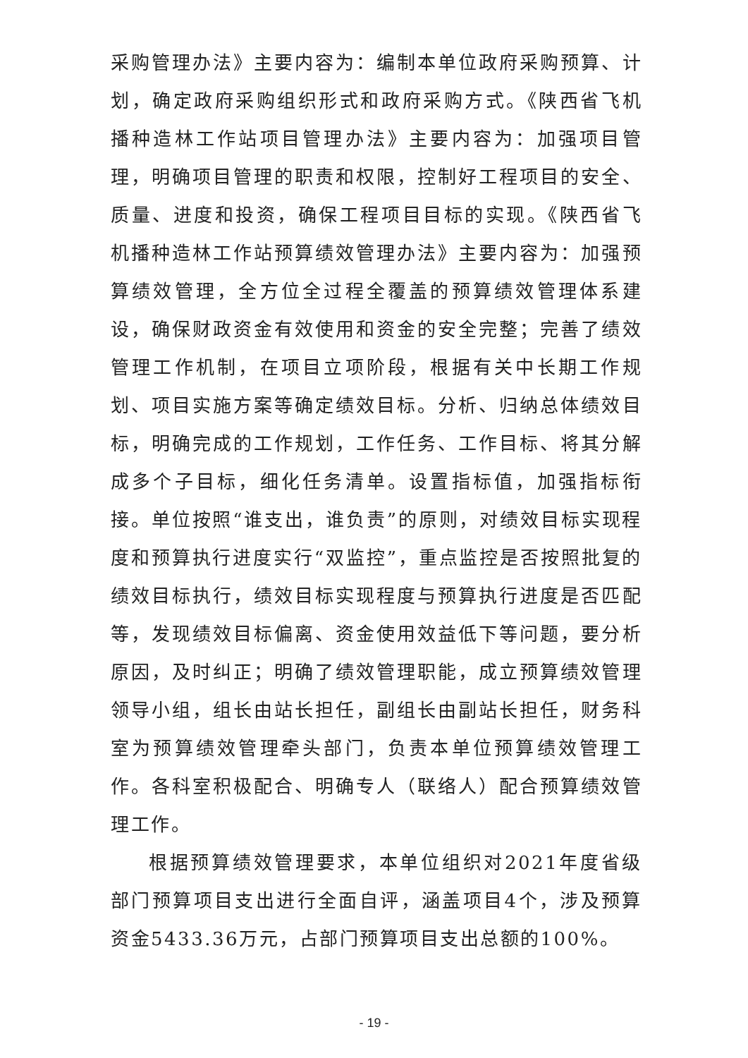采购管理办法》主要内容为：编制本单位政府采购预算、计划，确定政府采购组织形式和政府采购方式。《陕西省飞机播种造林工作站项目管理办法》主要内容为：加强项目管理，明确项目管理的职责和权限，控制好工程项目的安全、质量、进度和投资，确保工程项目目标的实现。《陕西省飞机播种造林工作站预算绩效管理办法》主要内容为：加强预算绩效管理，全方位全过程全覆盖的预算绩效管理体系建设，确保财政资金有效使用和资金的安全完整；完善了绩效管理工作机制，在项目立项阶段，根据有关中长期工作规划、项目实施方案等确定绩效目标。分析、归纳总体绩效目标，明确完成的工作规划，工作任务、工作目标、将其分解成多个子目标，细化任务清单。设置指标值，加强指标衔接。单位按照“谁支出，谁负责”的原则，对绩效目标实现程度和预算执行进度实行“双监控”，重点监控是否按照批复的绩效目标执行，绩效目标实现程度与预算执行进度是否匹配等，发现绩效目标偏离、资金使用效益低下等问题，要分析原因，及时纠正；明确了绩效管理职能，成立预算绩效管理领导小组，组长由站长担任，副组长由副站长担任，财务科室为预算绩效管理牵头部门，负责本单位预算绩效管理工作。各科室积极配合、明确专人（联络人）配合预算绩效管理工作。
根据预算绩效管理要求，本单位组织对2021年度省级部门预算项目支出进行全面自评，涵盖项目4个，涉及预算资金5433.36万元，占部门预算项目支出总额的100%。
- 19 -